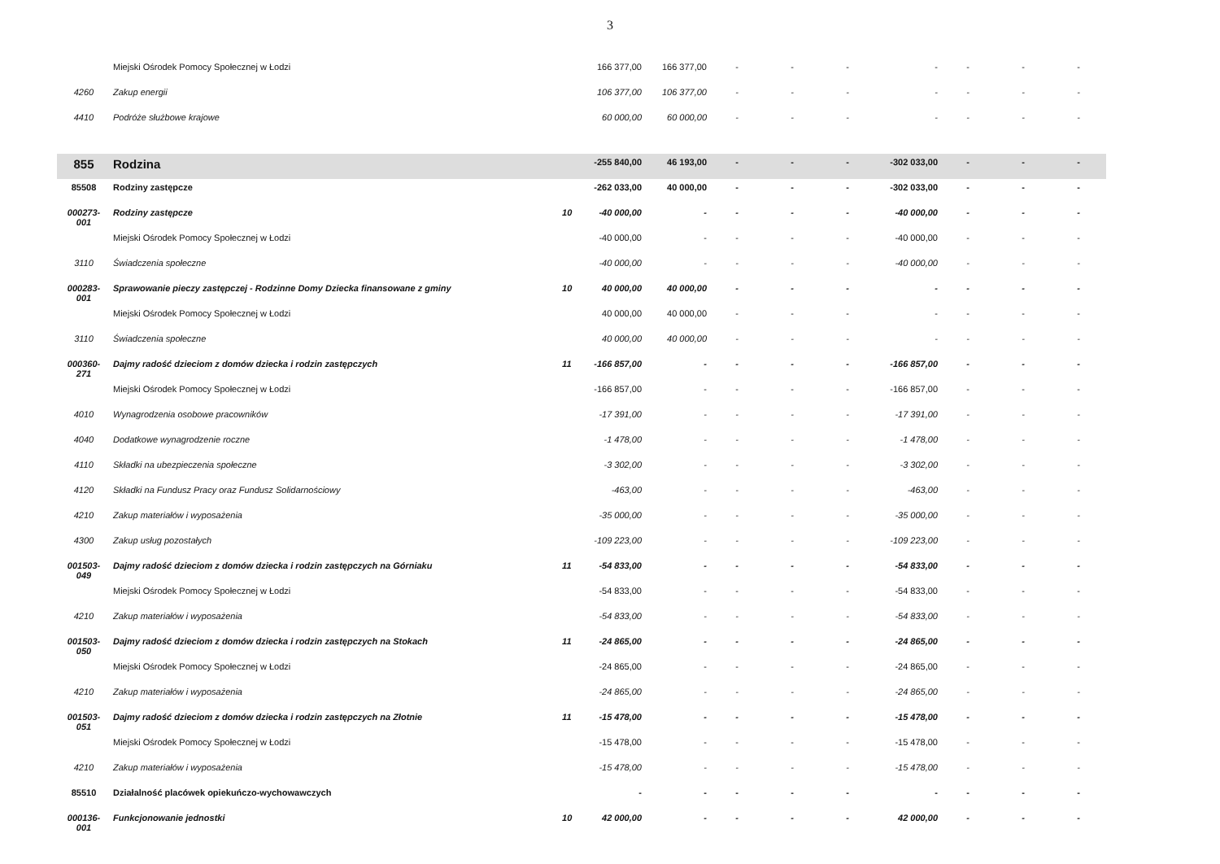3
| | Miejski Ośrodek Pomocy Społecznej w Łodzi | | 166 377,00 | 166 377,00 | - | - | - | - | - | - | - |
| 4260 | Zakup energii | | 106 377,00 | 106 377,00 | - | - | - | - | - | - | - |
| 4410 | Podróże służbowe krajowe | | 60 000,00 | 60 000,00 | - | - | - | - | - | - | - |
| 855 | Rodzina | | -255 840,00 | 46 193,00 | - | - | - | -302 033,00 | - | - | - |
| 85508 | Rodziny zastępcze | | -262 033,00 | 40 000,00 | - | - | - | -302 033,00 | - | - | - |
| 000273- 001 | Rodziny zastępcze | 10 | -40 000,00 | - | - | - | - | -40 000,00 | - | - | - |
| | Miejski Ośrodek Pomocy Społecznej w Łodzi | | -40 000,00 | - | - | - | - | -40 000,00 | - | - | - |
| 3110 | Świadczenia społeczne | | -40 000,00 | - | - | - | - | -40 000,00 | - | - | - |
| 000283- 001 | Sprawowanie pieczy zastępczej - Rodzinne Domy Dziecka finansowane z gminy | 10 | 40 000,00 | 40 000,00 | - | - | - | - | - | - | - |
| | Miejski Ośrodek Pomocy Społecznej w Łodzi | | 40 000,00 | 40 000,00 | - | - | - | - | - | - | - |
| 3110 | Świadczenia społeczne | | 40 000,00 | 40 000,00 | - | - | - | - | - | - | - |
| 000360- 271 | Dajmy radość dzieciom z domów dziecka i rodzin zastępczych | 11 | -166 857,00 | - | - | - | - | -166 857,00 | - | - | - |
| | Miejski Ośrodek Pomocy Społecznej w Łodzi | | -166 857,00 | - | - | - | - | -166 857,00 | - | - | - |
| 4010 | Wynagrodzenia osobowe pracowników | | -17 391,00 | - | - | - | - | -17 391,00 | - | - | - |
| 4040 | Dodatkowe wynagrodzenie roczne | | -1 478,00 | - | - | - | - | -1 478,00 | - | - | - |
| 4110 | Składki na ubezpieczenia społeczne | | -3 302,00 | - | - | - | - | -3 302,00 | - | - | - |
| 4120 | Składki na Fundusz Pracy oraz Fundusz Solidarnościowy | | -463,00 | - | - | - | - | -463,00 | - | - | - |
| 4210 | Zakup materiałów i wyposażenia | | -35 000,00 | - | - | - | - | -35 000,00 | - | - | - |
| 4300 | Zakup usług pozostałych | | -109 223,00 | - | - | - | - | -109 223,00 | - | - | - |
| 001503- 049 | Dajmy radość dzieciom z domów dziecka i rodzin zastępczych na Górniaku | 11 | -54 833,00 | - | - | - | - | -54 833,00 | - | - | - |
| | Miejski Ośrodek Pomocy Społecznej w Łodzi | | -54 833,00 | - | - | - | - | -54 833,00 | - | - | - |
| 4210 | Zakup materiałów i wyposażenia | | -54 833,00 | - | - | - | - | -54 833,00 | - | - | - |
| 001503- 050 | Dajmy radość dzieciom z domów dziecka i rodzin zastępczych na Stokach | 11 | -24 865,00 | - | - | - | - | -24 865,00 | - | - | - |
| | Miejski Ośrodek Pomocy Społecznej w Łodzi | | -24 865,00 | - | - | - | - | -24 865,00 | - | - | - |
| 4210 | Zakup materiałów i wyposażenia | | -24 865,00 | - | - | - | - | -24 865,00 | - | - | - |
| 001503- 051 | Dajmy radość dzieciom z domów dziecka i rodzin zastępczych na Złotnie | 11 | -15 478,00 | - | - | - | - | -15 478,00 | - | - | - |
| | Miejski Ośrodek Pomocy Społecznej w Łodzi | | -15 478,00 | - | - | - | - | -15 478,00 | - | - | - |
| 4210 | Zakup materiałów i wyposażenia | | -15 478,00 | - | - | - | - | -15 478,00 | - | - | - |
| 85510 | Działalność placówek opiekuńczo-wychowawczych | | - | - | - | - | - | - | - | - | - |
| 000136- 001 | Funkcjonowanie jednostki | 10 | 42 000,00 | - | - | - | - | 42 000,00 | - | - | - |